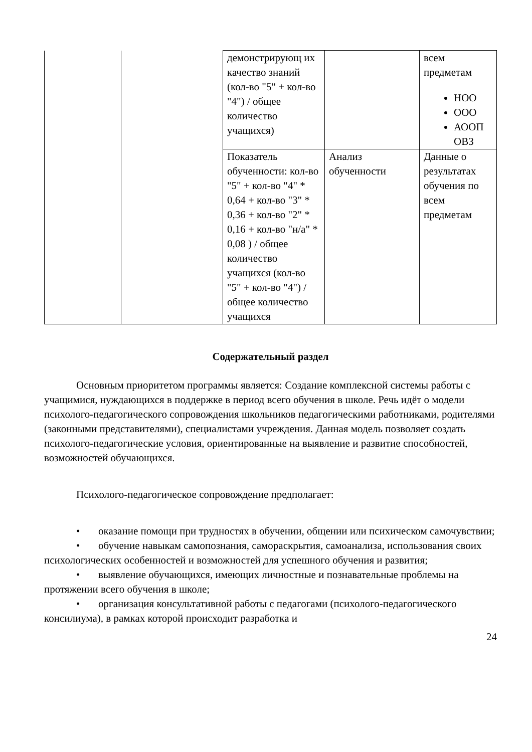| | | демонстрирующ их качество знаний (кол-во "5" + кол-во "4") / общее количество учащихся) | | всем предметам НОО ООО АООП ОВЗ |
| | | Показатель обученности: кол-во "5" + кол-во "4" * 0,64 + кол-во "3" * 0,36 + кол-во "2" * 0,16 + кол-во "н/а" * 0,08 ) / общее количество учащихся (кол-во "5" + кол-во "4") / общее количество учащихся | Анализ обученности | Данные о результатах обучения по всем предметам |
Содержательный раздел
Основным приоритетом программы является: Создание комплексной системы работы с учащимися, нуждающихся в поддержке в период всего обучения в школе. Речь идёт о модели психолого-педагогического сопровождения школьников педагогическими работниками, родителями (законными представителями), специалистами учреждения. Данная модель позволяет создать психолого-педагогические условия, ориентированные на выявление и развитие способностей, возможностей обучающихся.
Психолого-педагогическое сопровождение предполагает:
• оказание помощи при трудностях в обучении, общении или психическом самочувствии;
• обучение навыкам самопознания, самораскрытия, самоанализа, использования своих психологических особенностей и возможностей для успешного обучения и развития;
• выявление обучающихся, имеющих личностные и познавательные проблемы на протяжении всего обучения в школе;
• организация консультативной работы с педагогами (психолого-педагогического консилиума), в рамках которой происходит разработка и
24